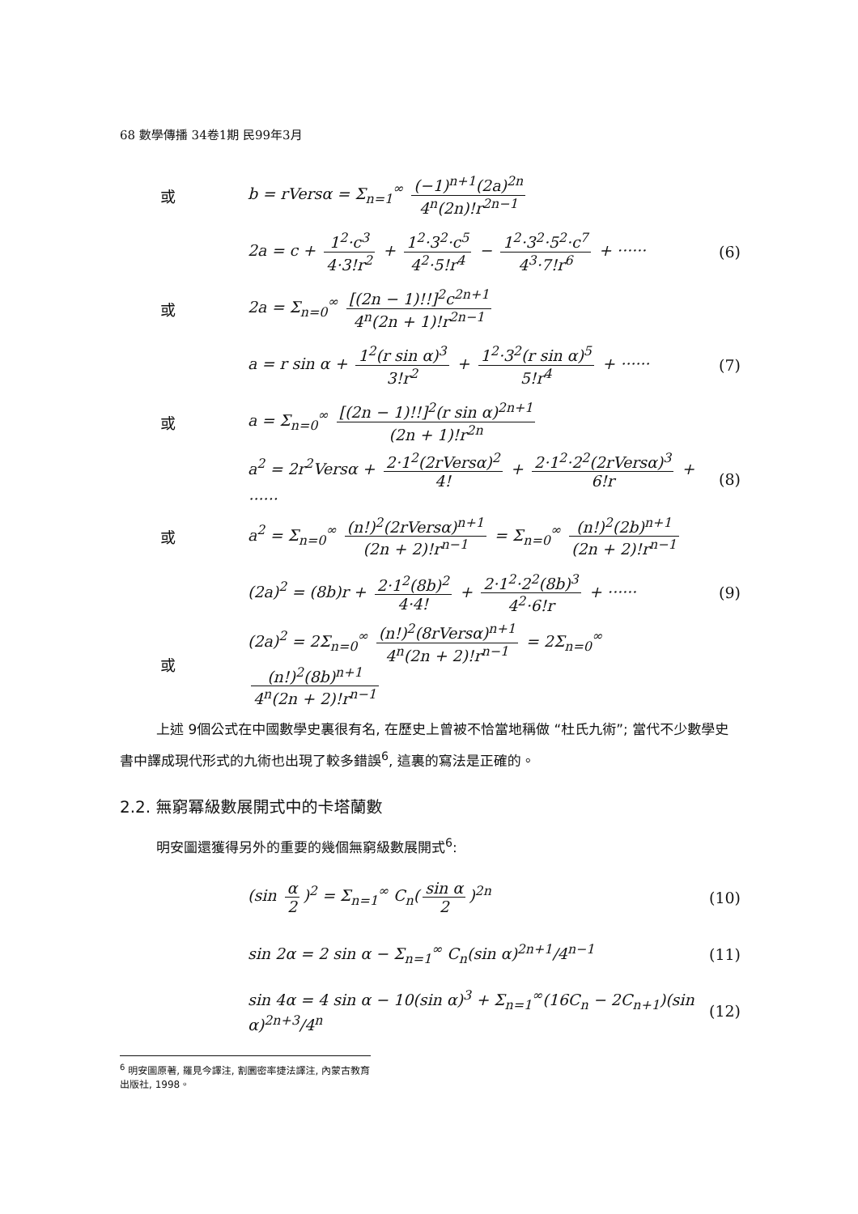68 數學傳播 34卷1期 民99年3月
或 b = rVersα = Σ<sub>n=1</sub><sup>∞</sup> (−1)<sup>n+1</sup>(2a)<sup>2n</sup> 4<sup>n</sup>(2n)!r<sup>2n−1</sup>
2a = c + 1<sup>2</sup>·c<sup>3</sup> 4·3!r<sup>2</sup> + 1<sup>2</sup>·3<sup>2</sup>·c<sup>5</sup> 4<sup>2</sup>·5!r<sup>4</sup> − 1<sup>2</sup>·3<sup>2</sup>·5<sup>2</sup>·c<sup>7</sup> 4<sup>3</sup>·7!r<sup>6</sup> + ······ (6)
或 2a = Σ<sub>n=0</sub><sup>∞</sup> [(2n − 1)!!]<sup>2</sup>c<sup>2n+1</sup> 4<sup>n</sup>(2n + 1)!r<sup>2n−1</sup>
a = r sin α + 1<sup>2</sup>(r sin α)<sup>3</sup> 3!r<sup>2</sup> + 1<sup>2</sup>·3<sup>2</sup>(r sin α)<sup>5</sup> 5!r<sup>4</sup> + ······ (7)
或 a = Σ<sub>n=0</sub><sup>∞</sup> [(2n − 1)!!]<sup>2</sup>(r sin α)<sup>2n+1</sup> (2n + 1)!r<sup>2n</sup>
a<sup>2</sup> = 2r<sup>2</sup>Versα + 2·1<sup>2</sup>(2rVersα)<sup>2</sup> 4! + 2·1<sup>2</sup>·2<sup>2</sup>(2rVersα)<sup>3</sup> 6!r + ······ (8)
或 a<sup>2</sup> = Σ<sub>n=0</sub><sup>∞</sup> (n!)<sup>2</sup>(2rVersα)<sup>n+1</sup> (2n + 2)!r<sup>n−1</sup> = Σ<sub>n=0</sub><sup>∞</sup> (n!)<sup>2</sup>(2b)<sup>n+1</sup> (2n + 2)!r<sup>n−1</sup>
(2a)<sup>2</sup> = (8b)r + 2·1<sup>2</sup>(8b)<sup>2</sup> 4·4! + 2·1<sup>2</sup>·2<sup>2</sup>(8b)<sup>3</sup> 4<sup>2</sup>·6!r + ······ (9)
或 (2a)<sup>2</sup> = 2Σ<sub>n=0</sub><sup>∞</sup> (n!)<sup>2</sup>(8rVersα)<sup>n+1</sup> 4<sup>n</sup>(2n + 2)!r<sup>n−1</sup> = 2Σ<sub>n=0</sub><sup>∞</sup> (n!)<sup>2</sup>(8b)<sup>n+1</sup> 4<sup>n</sup>(2n + 2)!r<sup>n−1</sup>
上述 9個公式在中國數學史裏很有名, 在歷史上曾被不恰當地稱做 “杜氏九術”; 當代不少數學史書中譯成現代形式的九術也出現了較多錯誤<sup>6</sup>, 這裏的寫法是正確的。
2.2. 無窮冪級數展開式中的卡塔蘭數
明安圖還獲得另外的重要的幾個無窮級數展開式<sup>6</sup>:
(sin α 2)<sup>2</sup> = Σ<sub>n=1</sub><sup>∞</sup> C<sub>n</sub>(sin α 2)<sup>2n</sup> (10)
sin 2α = 2 sin α − Σ<sub>n=1</sub><sup>∞</sup> C<sub>n</sub>(sin α)<sup>2n+1</sup>/4<sup>n−1</sup> (11)
sin 4α = 4 sin α − 10(sin α)<sup>3</sup> + Σ<sub>n=1</sub><sup>∞</sup>(16C<sub>n</sub> − 2C<sub>n+1</sub>)(sin α)<sup>2n+3</sup>/4<sup>n</sup> (12)
<sup>6</sup> 明安圖原著, 羅見今譯注, 割圜密率捷法譯注, 內蒙古教育出版社, 1998。